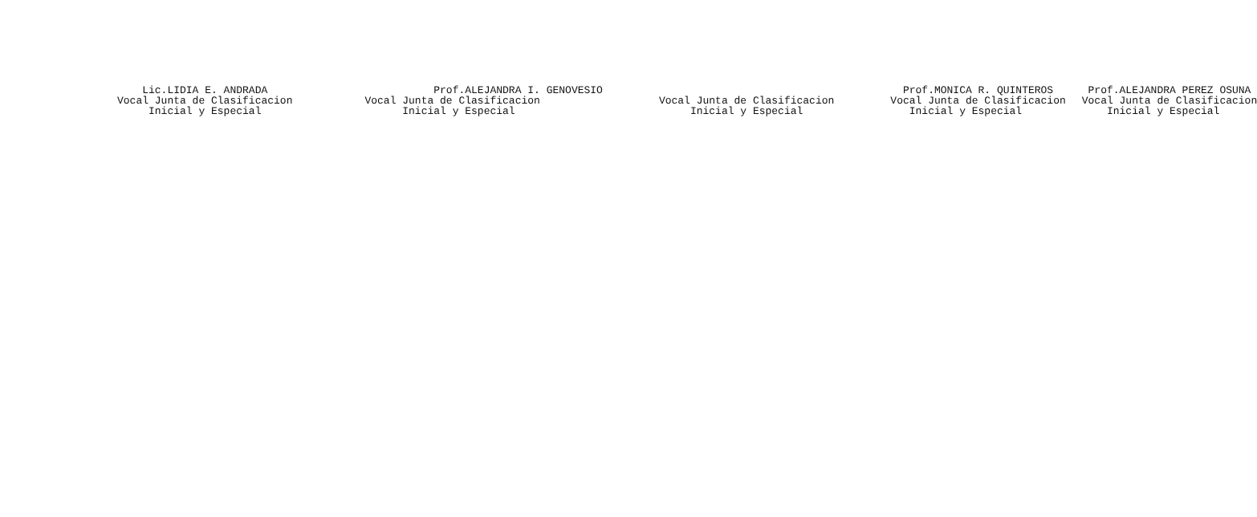Lic.LIDIA E. ANDRADA Vocal Junta de Clasificacion Inicial y Especial
Prof.ALEJANDRA I. GENOVESIO Vocal Junta de Clasificacion Inicial y Especial
Vocal Junta de Clasificacion Inicial y Especial
Prof.MONICA R. QUINTEROS Vocal Junta de Clasificacion Inicial y Especial
Prof.ALEJANDRA PEREZ OSUNA Vocal Junta de Clasificacion Inicial y Especial